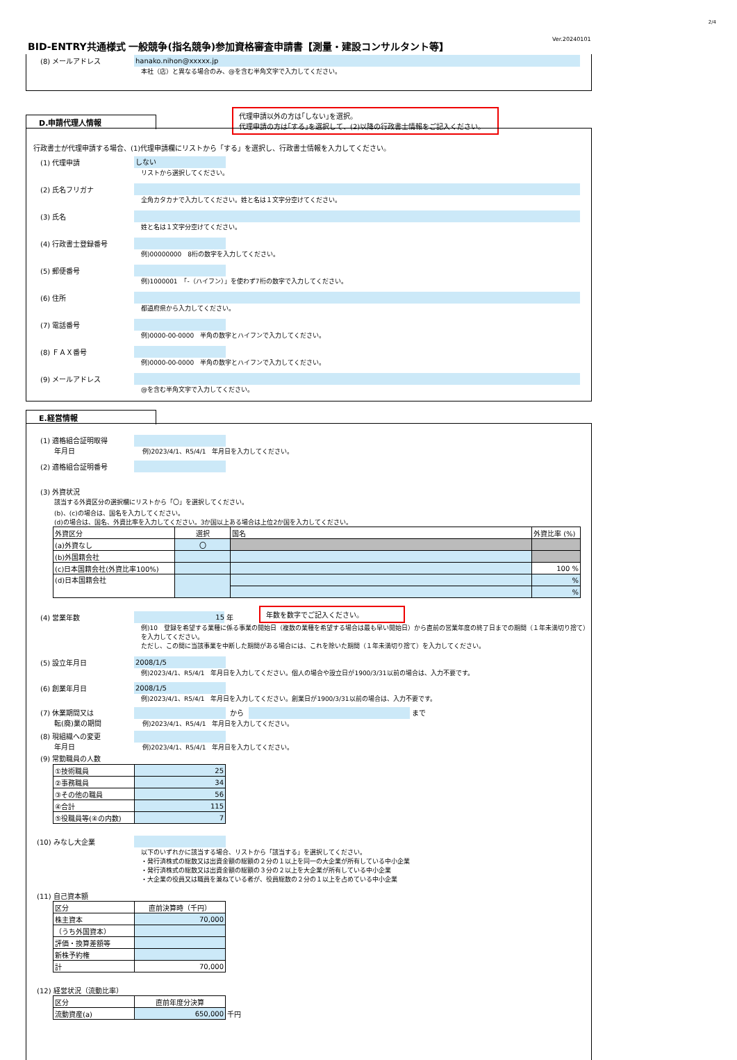2/4
Ver.20240101
BID-ENTRY共通様式 一般競争(指名競争)参加資格審査申請書【測量・建設コンサルタント等】
(8) メールアドレス
hanako.nihon@xxxxx.jp
本社（店）と異なる場合のみ、@を含む半角文字で入力してください。
代理申請以外の方は｢しない｣を選択。
代理申請の方は｢する｣を選択して、(2)以降の行政書士情報をご記入ください。
D.申請代理人情報
行政書士が代理申請する場合、(1)代理申請欄にリストから「する」を選択し、行政書士情報を入力してください。
(1) 代理申請
しない
リストから選択してください。
(2) 氏名フリガナ
全角カタカナで入力してください。姓と名は１文字分空けてください。
(3) 氏名
姓と名は１文字分空けてください。
(4) 行政書士登録番号
例)00000000　8桁の数字を入力してください。
(5) 郵便番号
例)1000001　「-（ハイフン）」を使わず7桁の数字で入力してください。
(6) 住所
都道府県から入力してください。
(7) 電話番号
例)0000-00-0000　半角の数字とハイフンで入力してください。
(8) ＦＡＸ番号
例)0000-00-0000　半角の数字とハイフンで入力してください。
(9) メールアドレス
@を含む半角文字で入力してください。
E.経営情報
(1) 適格組合証明取得
　　年月日
例)2023/4/1、R5/4/1　年月日を入力してください。
(2) 適格組合証明番号
(3) 外資状況
該当する外資区分の選択欄にリストから「〇」を選択してください。
(b)、(c)の場合は、国名を入力してください。
(d)の場合は、国名、外資比率を入力してください。3か国以上ある場合は上位2か国を入力してください。
| 外資区分 | 選択 | 国名 | 外資比率 (%) |
| --- | --- | --- | --- |
| (a)外資なし | 〇 | | |
| (b)外国籍会社 | | | |
| (c)日本国籍会社(外資比率100%) | | | 100 % |
| (d)日本国籍会社 | | | % |
| | | | % |
年数を数字でご記入ください。
(4) 営業年数
15
年
例)10　登録を希望する業種に係る事業の開始日（複数の業種を希望する場合は最も早い開始日）から直前の営業年度の終了日までの期間（１年未満切り捨て）を入力してください。
ただし、この間に当該事業を中断した期間がある場合には、これを除いた期間（１年未満切り捨て）を入力してください。
(5) 設立年月日
2008/1/5
例)2023/4/1、R5/4/1　年月日を入力してください。個人の場合や設立日が1900/3/31以前の場合は、入力不要です。
(6) 創業年月日
2008/1/5
例)2023/4/1、R5/4/1　年月日を入力してください。創業日が1900/3/31以前の場合は、入力不要です。
(7) 休業期間又は
　　転(廃)業の期間
から
まで
例)2023/4/1、R5/4/1　年月日を入力してください。
(8) 現組織への変更
　　年月日
例)2023/4/1、R5/4/1　年月日を入力してください。
(9) 常勤職員の人数
| ①技術職員 | 25 |
| ②事務職員 | 34 |
| ③その他の職員 | 56 |
| ④合計 | 115 |
| ⑤役職員等(④の内数) | 7 |
(10) みなし大企業
以下のいずれかに該当する場合、リストから「該当する」を選択してください。
・発行済株式の総数又は出資金額の総額の２分の１以上を同一の大企業が所有している中小企業
・発行済株式の総数又は出資金額の総額の３分の２以上を大企業が所有している中小企業
・大企業の役員又は職員を兼ねている者が、役員総数の２分の１以上を占めている中小企業
(11) 自己資本額
| 区分 | 直前決算時（千円） |
| 株主資本 | 70,000 |
| （うち外国資本） | |
| 評価・換算差額等 | |
| 新株予約権 | |
| 計 | 70,000 |
(12) 経営状況（流動比率）
| 区分 | 直前年度分決算 | |
| 流動資産(a) | 650,000 | 千円 |